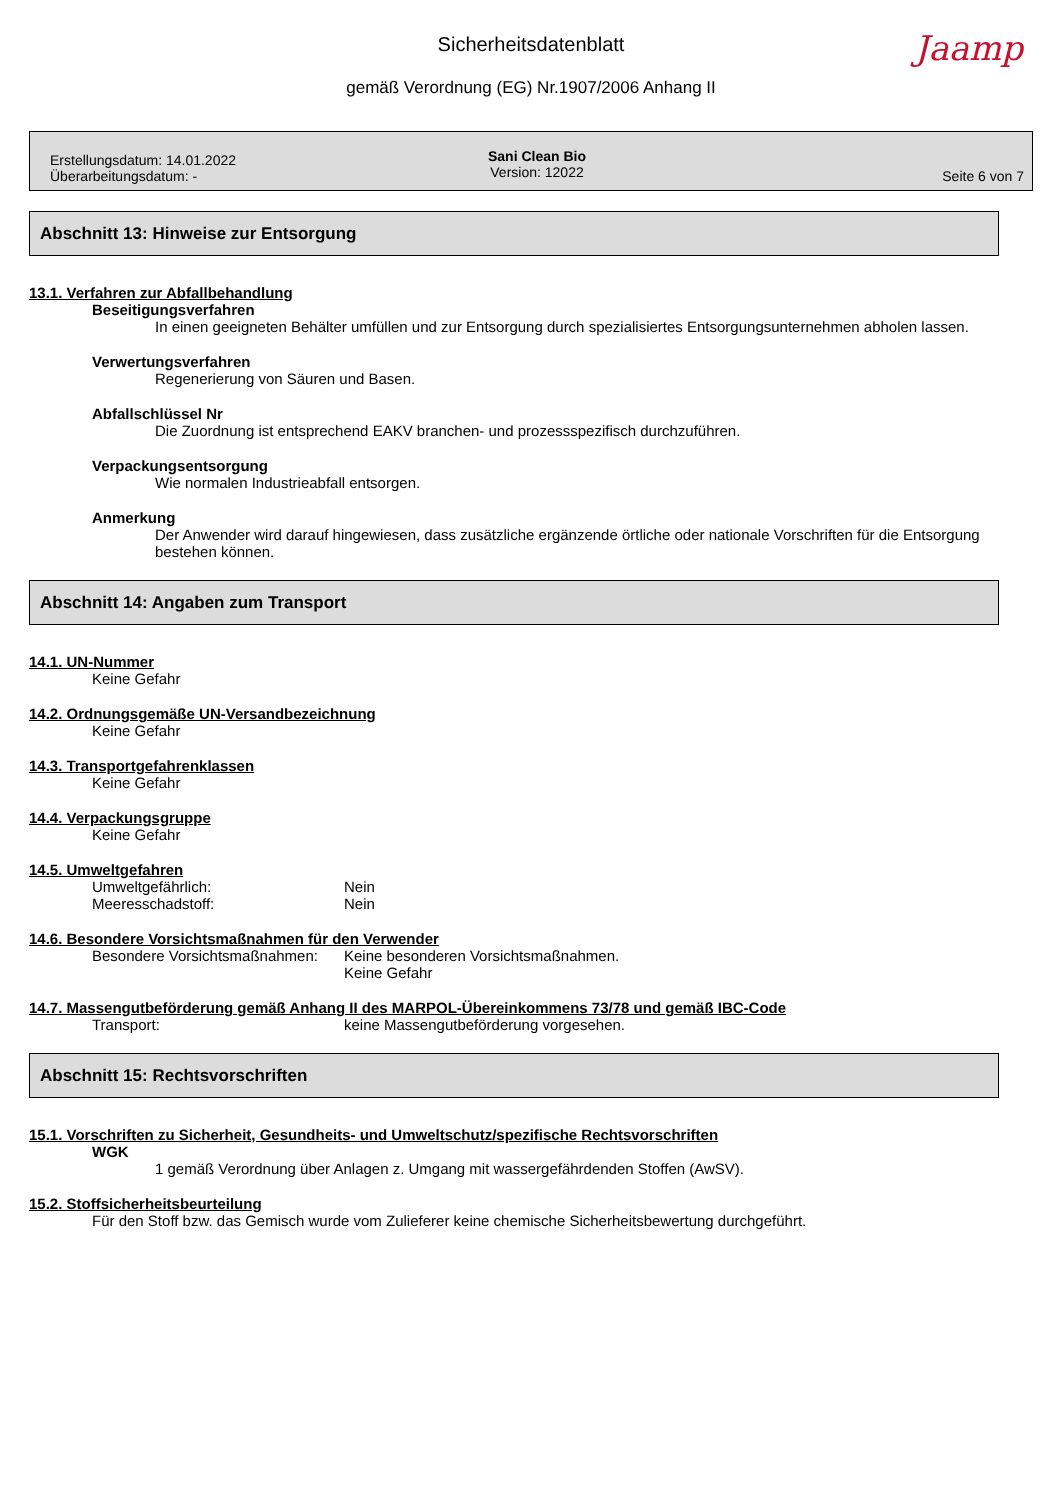Sicherheitsdatenblatt
Jaamp
gemäß Verordnung (EG) Nr.1907/2006 Anhang II
Erstellungsdatum: 14.01.2022
Überarbeitungsdatum: -
Sani Clean Bio
Version: 12022
Seite 6 von 7
Abschnitt 13: Hinweise zur Entsorgung
13.1. Verfahren zur Abfallbehandlung
Beseitigungsverfahren
In einen geeigneten Behälter umfüllen und zur Entsorgung durch spezialisiertes Entsorgungsunternehmen abholen lassen.
Verwertungsverfahren
Regenerierung von Säuren und Basen.
Abfallschlüssel Nr
Die Zuordnung ist entsprechend EAKV branchen- und prozessspezifisch durchzuführen.
Verpackungsentsorgung
Wie normalen Industrieabfall entsorgen.
Anmerkung
Der Anwender wird darauf hingewiesen, dass zusätzliche ergänzende örtliche oder nationale Vorschriften für die Entsorgung bestehen können.
Abschnitt 14: Angaben zum Transport
14.1. UN-Nummer
Keine Gefahr
14.2. Ordnungsgemäße UN-Versandbezeichnung
Keine Gefahr
14.3. Transportgefahrenklassen
Keine Gefahr
14.4. Verpackungsgruppe
Keine Gefahr
14.5. Umweltgefahren
Umweltgefährlich: Nein
Meeresschadstoff: Nein
14.6. Besondere Vorsichtsmaßnahmen für den Verwender
Besondere Vorsichtsmaßnahmen: Keine besonderen Vorsichtsmaßnahmen.
Keine Gefahr
14.7. Massengutbeförderung gemäß Anhang II des MARPOL-Übereinkommens 73/78 und gemäß IBC-Code
Transport: keine Massengutbeförderung vorgesehen.
Abschnitt 15: Rechtsvorschriften
15.1. Vorschriften zu Sicherheit, Gesundheits- und Umweltschutz/spezifische Rechtsvorschriften
WGK
1 gemäß Verordnung über Anlagen z. Umgang mit wassergefährdenden Stoffen (AwSV).
15.2. Stoffsicherheitsbeurteilung
Für den Stoff bzw. das Gemisch wurde vom Zulieferer keine chemische Sicherheitsbewertung durchgeführt.